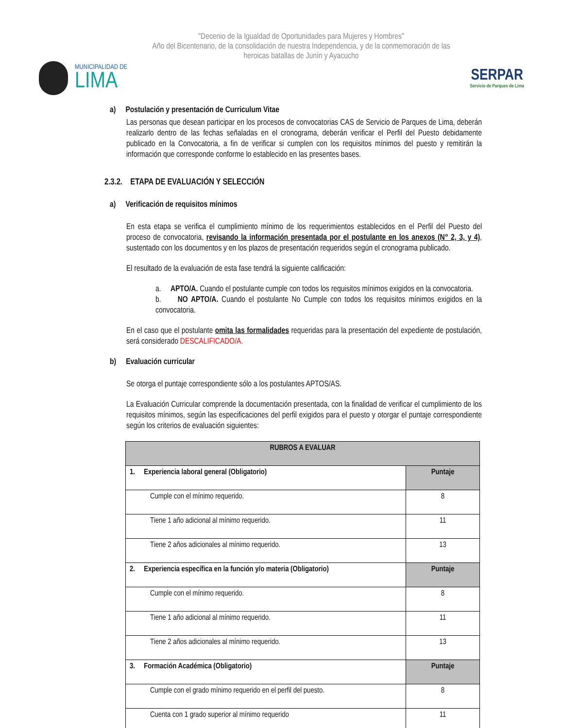"Decenio de la Igualdad de Oportunidades para Mujeres y Hombres"
Año del Bicentenario, de la consolidación de nuestra Independencia, y de la conmemoración de las heroicas batallas de Junín y Ayacucho
MUNICIPALIDAD DE
LIMA
SERPAR
Servicio de Parques de Lima
a) Postulación y presentación de Curriculum Vitae
Las personas que desean participar en los procesos de convocatorias CAS de Servicio de Parques de Lima, deberán realizarlo dentro de las fechas señaladas en el cronograma, deberán verificar el Perfil del Puesto debidamente publicado en la Convocatoria, a fin de verificar si cumplen con los requisitos mínimos del puesto y remitirán la información que corresponde conforme lo establecido en las presentes bases.
2.3.2. ETAPA DE EVALUACIÓN Y SELECCIÓN
a) Verificación de requisitos mínimos
En esta etapa se verifica el cumplimiento mínimo de los requerimientos establecidos en el Perfil del Puesto del proceso de convocatoria, revisando la información presentada por el postulante en los anexos (N° 2, 3, y 4), sustentado con los documentos y en los plazos de presentación requeridos según el cronograma publicado.
El resultado de la evaluación de esta fase tendrá la siguiente calificación:
a. APTO/A. Cuando el postulante cumple con todos los requisitos mínimos exigidos en la convocatoria.
b. NO APTO/A. Cuando el postulante No Cumple con todos los requisitos mínimos exigidos en la convocatoria.
En el caso que el postulante omita las formalidades requeridas para la presentación del expediente de postulación, será considerado DESCALIFICADO/A.
b) Evaluación curricular
Se otorga el puntaje correspondiente sólo a los postulantes APTOS/AS.
La Evaluación Curricular comprende la documentación presentada, con la finalidad de verificar el cumplimiento de los requisitos mínimos, según las especificaciones del perfil exigidos para el puesto y otorgar el puntaje correspondiente según los criterios de evaluación siguientes:
| RUBROS A EVALUAR | |
| --- | --- |
| 1. Experiencia laboral general (Obligatorio) | Puntaje |
| Cumple con el mínimo requerido. | 8 |
| Tiene 1 año adicional al mínimo requerido. | 11 |
| Tiene 2 años adicionales al mínimo requerido. | 13 |
| 2. Experiencia específica en la función y/o materia (Obligatorio) | Puntaje |
| Cumple con el mínimo requerido. | 8 |
| Tiene 1 año adicional al mínimo requerido. | 11 |
| Tiene 2 años adicionales al mínimo requerido. | 13 |
| 3. Formación Académica (Obligatorio) | Puntaje |
| Cumple con el grado mínimo requerido en el perfil del puesto. | 8 |
| Cuenta con 1 grado superior al mínimo requerido | 11 |